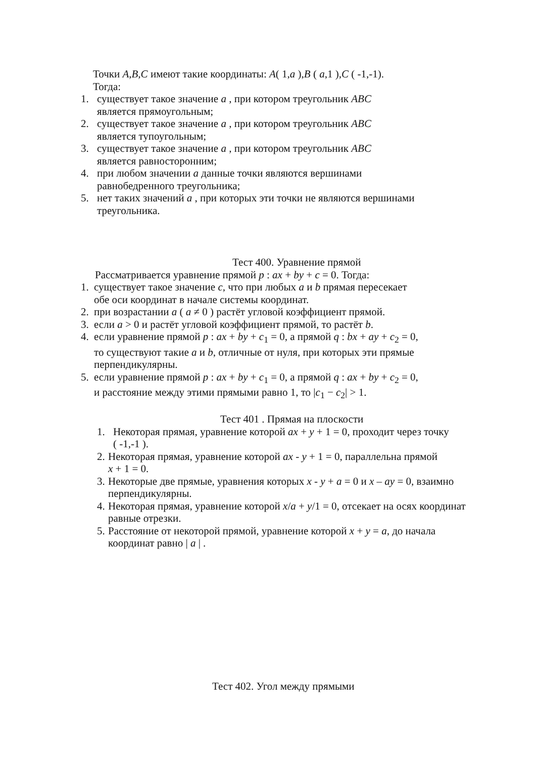Точки A,B,C имеют такие координаты: A( 1,a ),B ( a,1 ),C ( -1,-1).
Тогда:
1. существует такое значение a , при котором треугольник ABC
является прямоугольным;
2. существует такое значение a , при котором треугольник ABC
является тупоугольным;
3. существует такое значение a , при котором треугольник ABC
является равносторонним;
4. при любом значении a данные точки являются вершинами
равнобедренного треугольника;
5. нет таких значений a , при которых эти точки не являются вершинами
треугольника.
Тест 400. Уравнение прямой
Рассматривается уравнение прямой p : ax + by + c = 0. Тогда:
1. существует такое значение c, что при любых a и b прямая пересекает
обе оси координат в начале системы координат.
2. при возрастании a ( a ≠ 0 ) растёт угловой коэффициент прямой.
3. если a > 0 и растёт угловой коэффициент прямой, то растёт b.
4. если уравнение прямой p : ax + by + c<sub>1</sub> = 0, а прямой q : bx + ay + c<sub>2</sub> = 0,
то существуют такие a и b, отличные от нуля, при которых эти прямые
перпендикулярны.
5. если уравнение прямой p : ax + by + c<sub>1</sub> = 0, а прямой q : ax + by + c<sub>2</sub> = 0,
и расстояние между этими прямыми равно 1, то |c<sub>1</sub> − c<sub>2</sub>| > 1.
Тест 401 . Прямая на плоскости
1. Некоторая прямая, уравнение которой ax + y + 1 = 0, проходит через точку
( -1,-1 ).
2. Некоторая прямая, уравнение которой ax - y + 1 = 0, параллельна прямой
x + 1 = 0.
3. Некоторые две прямые, уравнения которых x - y + a = 0 и x – ay = 0, взаимно
перпендикулярны.
4. Некоторая прямая, уравнение которой x/a + y/1 = 0, отсекает на осях координат
равные отрезки.
5. Расстояние от некоторой прямой, уравнение которой x + y = a, до начала
координат равно | a | .
Тест 402. Угол между прямыми